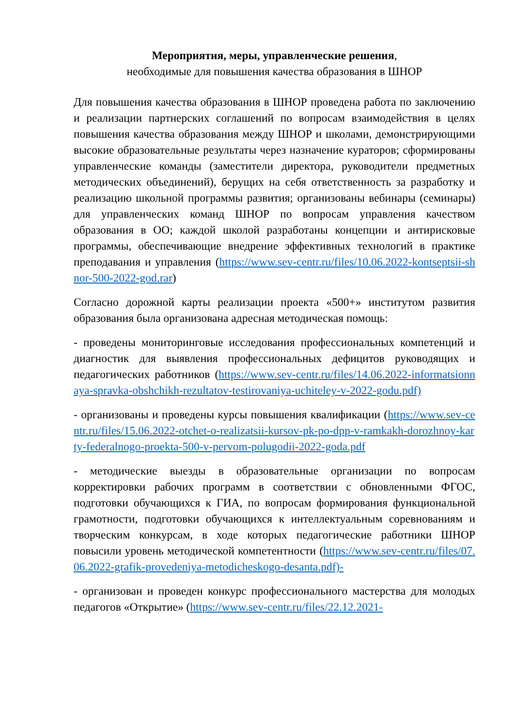Мероприятия, меры, управленческие решения,
необходимые для повышения качества образования в ШНОР
Для повышения качества образования в ШНОР проведена работа по заключению и реализации партнерских соглашений по вопросам взаимодействия в целях повышения качества образования между ШНОР и школами, демонстрирующими высокие образовательные результаты через назначение кураторов; сформированы управленческие команды (заместители директора, руководители предметных методических объединений), берущих на себя ответственность за разработку и реализацию школьной программы развития; организованы вебинары (семинары) для управленческих команд ШНОР по вопросам управления качеством образования в ОО; каждой школой разработаны концепции и антирисковые программы, обеспечивающие внедрение эффективных технологий в практике преподавания и управления (https://www.sev-centr.ru/files/10.06.2022-kontseptsii-shnor-500-2022-god.rar)
Согласно дорожной карты реализации проекта «500+» институтом развития образования была организована адресная методическая помощь:
- проведены мониторинговые исследования профессиональных компетенций и диагностик для выявления профессиональных дефицитов руководящих и педагогических работников (https://www.sev-centr.ru/files/14.06.2022-informatsionnaya-spravka-obshchikh-rezultatov-testirovaniya-uchiteley-v-2022-godu.pdf)
- организованы и проведены курсы повышения квалификации (https://www.sev-centr.ru/files/15.06.2022-otchet-o-realizatsii-kursov-pk-po-dpp-v-ramkakh-dorozhnoy-karty-federalnogo-proekta-500-v-pervom-polugodii-2022-goda.pdf
- методические выезды в образовательные организации по вопросам корректировки рабочих программ в соответствии с обновленными ФГОС, подготовки обучающихся к ГИА, по вопросам формирования функциональной грамотности, подготовки обучающихся к интеллектуальным соревнованиям и творческим конкурсам, в ходе которых педагогические работники ШНОР повысили уровень методической компетентности (https://www.sev-centr.ru/files/07.06.2022-grafik-provedeniya-metodicheskogo-desanta.pdf)-
- организован и проведен конкурс профессионального мастерства для молодых педагогов «Открытие» (https://www.sev-centr.ru/files/22.12.2021-